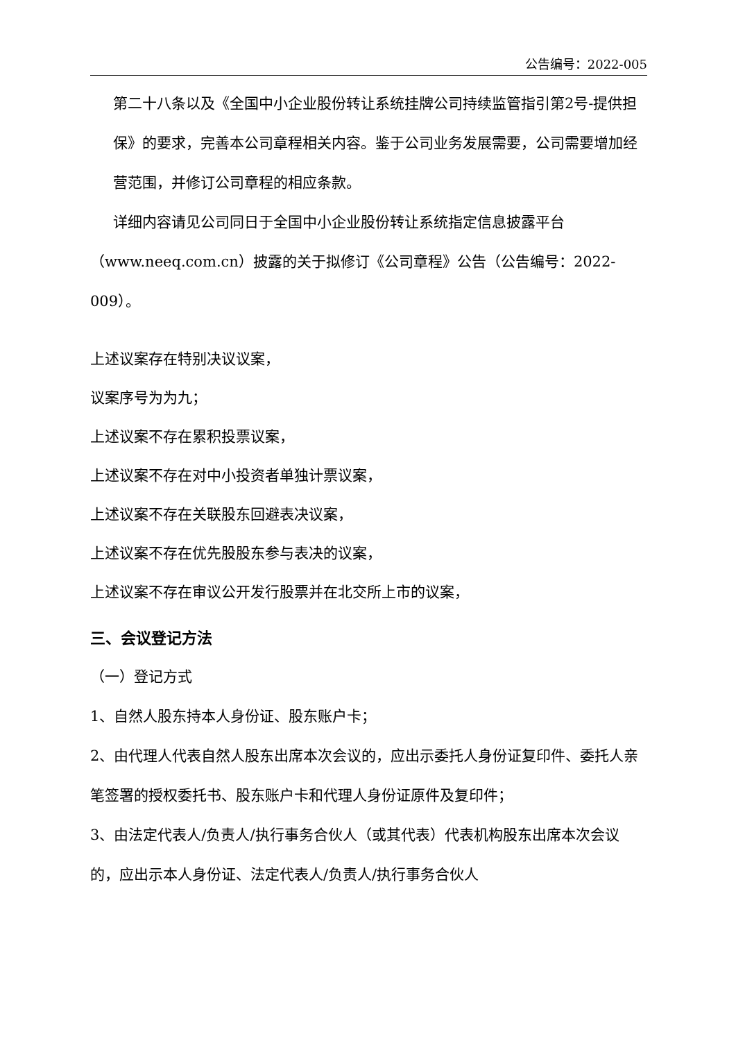公告编号：2022-005
第二十八条以及《全国中小企业股份转让系统挂牌公司持续监管指引第2号-提供担保》的要求，完善本公司章程相关内容。鉴于公司业务发展需要，公司需要增加经营范围，并修订公司章程的相应条款。
详细内容请见公司同日于全国中小企业股份转让系统指定信息披露平台 （www.neeq.com.cn）披露的关于拟修订《公司章程》公告（公告编号：2022-009）。
上述议案存在特别决议议案，
议案序号为为九；
上述议案不存在累积投票议案，
上述议案不存在对中小投资者单独计票议案，
上述议案不存在关联股东回避表决议案，
上述议案不存在优先股股东参与表决的议案，
上述议案不存在审议公开发行股票并在北交所上市的议案，
三、会议登记方法
（一）登记方式
1、自然人股东持本人身份证、股东账户卡；
2、由代理人代表自然人股东出席本次会议的，应出示委托人身份证复印件、委托人亲笔签署的授权委托书、股东账户卡和代理人身份证原件及复印件；
3、由法定代表人/负责人/执行事务合伙人（或其代表）代表机构股东出席本次会议的，应出示本人身份证、法定代表人/负责人/执行事务合伙人